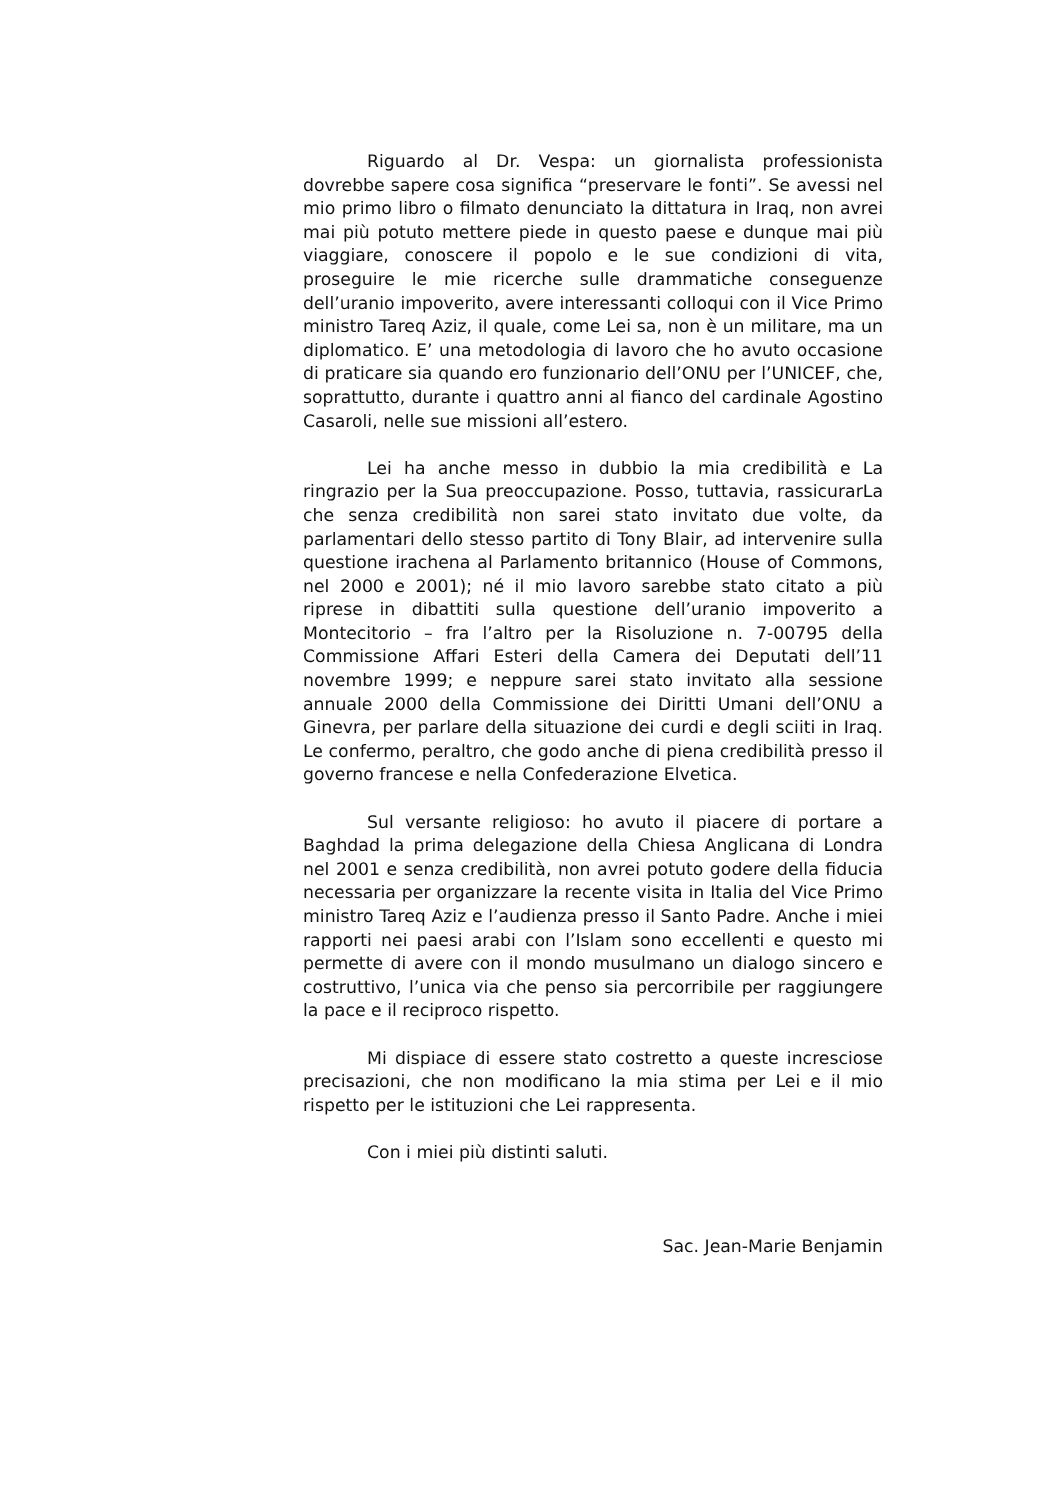Riguardo al Dr. Vespa: un giornalista professionista dovrebbe sapere cosa significa “preservare le fonti”. Se avessi nel mio primo libro o filmato denunciato la dittatura in Iraq, non avrei mai più potuto mettere piede in questo paese e dunque mai più viaggiare, conoscere il popolo e le sue condizioni di vita, proseguire le mie ricerche sulle drammatiche conseguenze dell’uranio impoverito, avere interessanti colloqui con il Vice Primo ministro Tareq Aziz, il quale, come Lei sa, non è un militare, ma un diplomatico. E’ una metodologia di lavoro che ho avuto occasione di praticare sia quando ero funzionario dell’ONU per l’UNICEF, che, soprattutto, durante i quattro anni al fianco del cardinale Agostino Casaroli, nelle sue missioni all’estero.
Lei ha anche messo in dubbio la mia credibilità e La ringrazio per la Sua preoccupazione. Posso, tuttavia, rassicurarLa che senza credibilità non sarei stato invitato due volte, da parlamentari dello stesso partito di Tony Blair, ad intervenire sulla questione irachena al Parlamento britannico (House of Commons, nel 2000 e 2001); né il mio lavoro sarebbe stato citato a più riprese in dibattiti sulla questione dell’uranio impoverito a Montecitorio – fra l’altro per la Risoluzione n. 7-00795 della Commissione Affari Esteri della Camera dei Deputati dell’11 novembre 1999; e neppure sarei stato invitato alla sessione annuale 2000 della Commissione dei Diritti Umani dell’ONU a Ginevra, per parlare della situazione dei curdi e degli sciiti in Iraq. Le confermo, peraltro, che godo anche di piena credibilità presso il governo francese e nella Confederazione Elvetica.
Sul versante religioso: ho avuto il piacere di portare a Baghdad la prima delegazione della Chiesa Anglicana di Londra nel 2001 e senza credibilità, non avrei potuto godere della fiducia necessaria per organizzare la recente visita in Italia del Vice Primo ministro Tareq Aziz e l’audienza presso il Santo Padre. Anche i miei rapporti nei paesi arabi con l’Islam sono eccellenti e questo mi permette di avere con il mondo musulmano un dialogo sincero e costruttivo, l’unica via che penso sia percorribile per raggiungere la pace e il reciproco rispetto.
Mi dispiace di essere stato costretto a queste incresciose precisazioni, che non modificano la mia stima per Lei e il mio rispetto per le istituzioni che Lei rappresenta.
Con i miei più distinti saluti.
Sac. Jean-Marie Benjamin